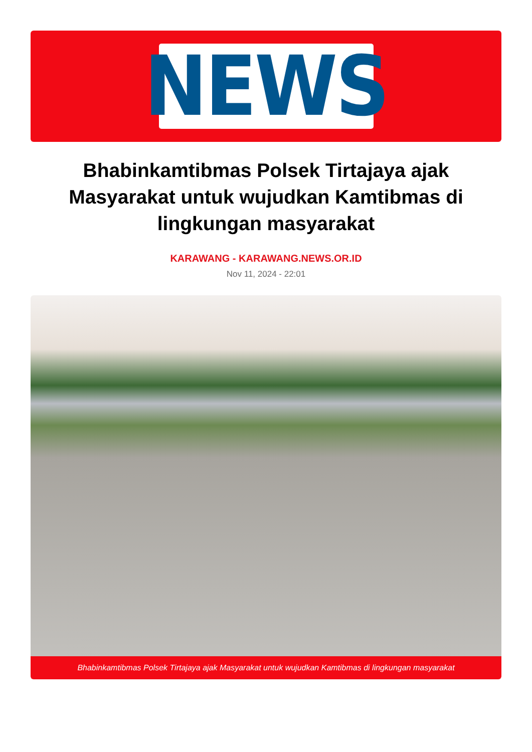NEWS
Bhabinkamtibmas Polsek Tirtajaya ajak Masyarakat untuk wujudkan Kamtibmas di lingkungan masyarakat
KARAWANG - KARAWANG.NEWS.OR.ID
Nov 11, 2024 - 22:01
Bhabinkamtibmas Polsek Tirtajaya ajak Masyarakat untuk wujudkan Kamtibmas di lingkungan masyarakat